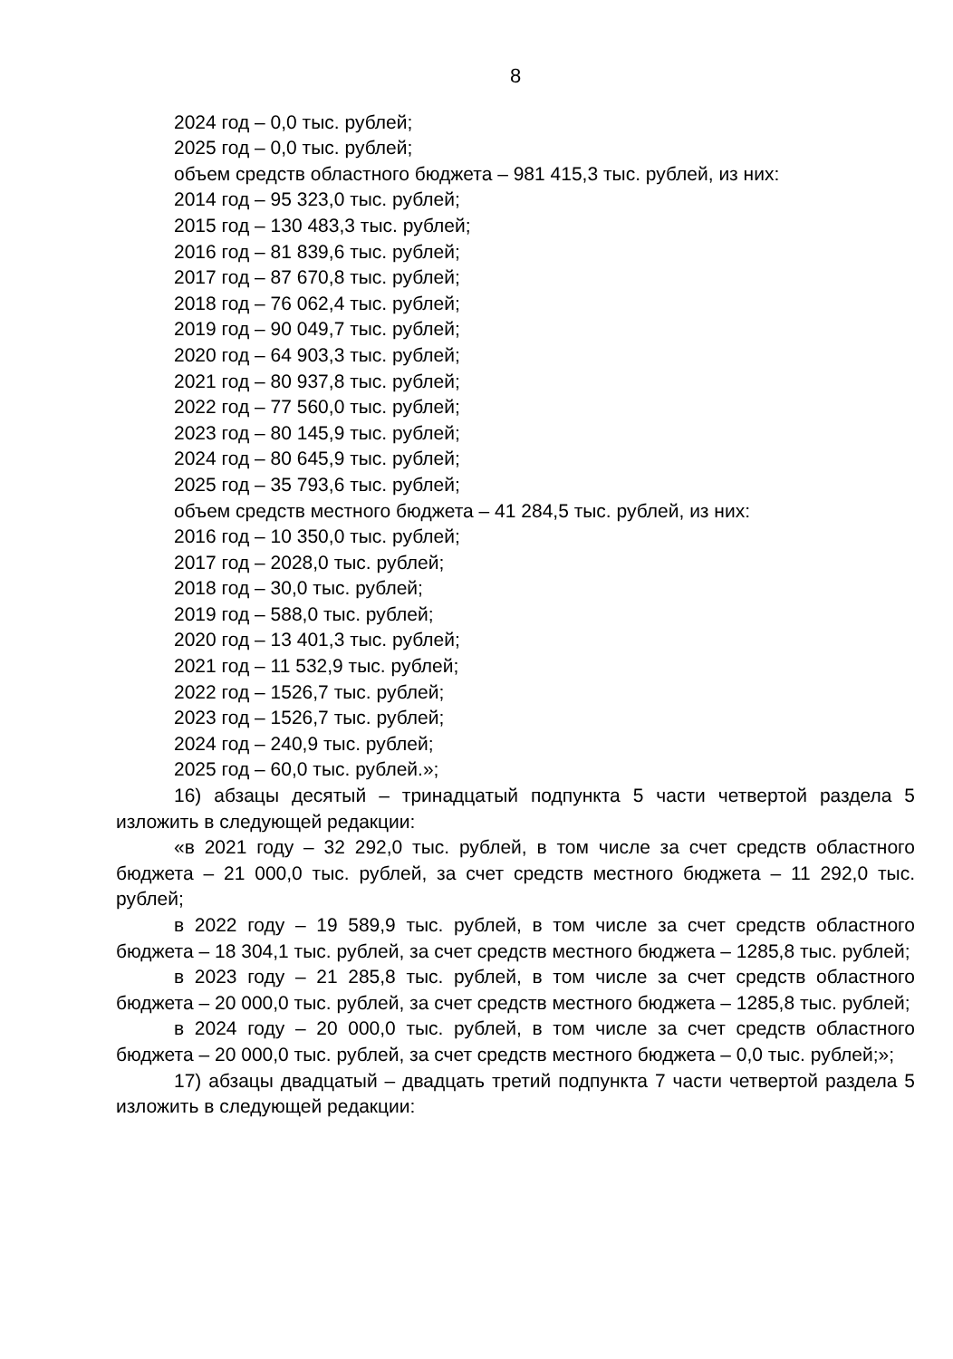8
2024 год – 0,0 тыс. рублей;
2025 год – 0,0 тыс. рублей;
объем средств областного бюджета – 981 415,3 тыс. рублей, из них:
2014 год – 95 323,0 тыс. рублей;
2015 год – 130 483,3 тыс. рублей;
2016 год – 81 839,6 тыс. рублей;
2017 год – 87 670,8 тыс. рублей;
2018 год – 76 062,4 тыс. рублей;
2019 год – 90 049,7 тыс. рублей;
2020 год – 64 903,3 тыс. рублей;
2021 год – 80 937,8 тыс. рублей;
2022 год – 77 560,0 тыс. рублей;
2023 год – 80 145,9 тыс. рублей;
2024 год – 80 645,9 тыс. рублей;
2025 год – 35 793,6 тыс. рублей;
объем средств местного бюджета – 41 284,5 тыс. рублей, из них:
2016 год – 10 350,0 тыс. рублей;
2017 год – 2028,0 тыс. рублей;
2018 год – 30,0 тыс. рублей;
2019 год – 588,0 тыс. рублей;
2020 год – 13 401,3 тыс. рублей;
2021 год – 11 532,9 тыс. рублей;
2022 год – 1526,7 тыс. рублей;
2023 год – 1526,7 тыс. рублей;
2024 год – 240,9 тыс. рублей;
2025 год – 60,0 тыс. рублей.»;
16) абзацы десятый – тринадцатый подпункта 5 части четвертой раздела 5 изложить в следующей редакции:
«в 2021 году – 32 292,0 тыс. рублей, в том числе за счет средств областного бюджета – 21 000,0 тыс. рублей, за счет средств местного бюджета – 11 292,0 тыс. рублей;
в 2022 году – 19 589,9 тыс. рублей, в том числе за счет средств областного бюджета – 18 304,1 тыс. рублей, за счет средств местного бюджета – 1285,8 тыс. рублей;
в 2023 году – 21 285,8 тыс. рублей, в том числе за счет средств областного бюджета – 20 000,0 тыс. рублей, за счет средств местного бюджета – 1285,8 тыс. рублей;
в 2024 году – 20 000,0 тыс. рублей, в том числе за счет средств областного бюджета – 20 000,0 тыс. рублей, за счет средств местного бюджета – 0,0 тыс. рублей;»;
17) абзацы двадцатый – двадцать третий подпункта 7 части четвертой раздела 5 изложить в следующей редакции: